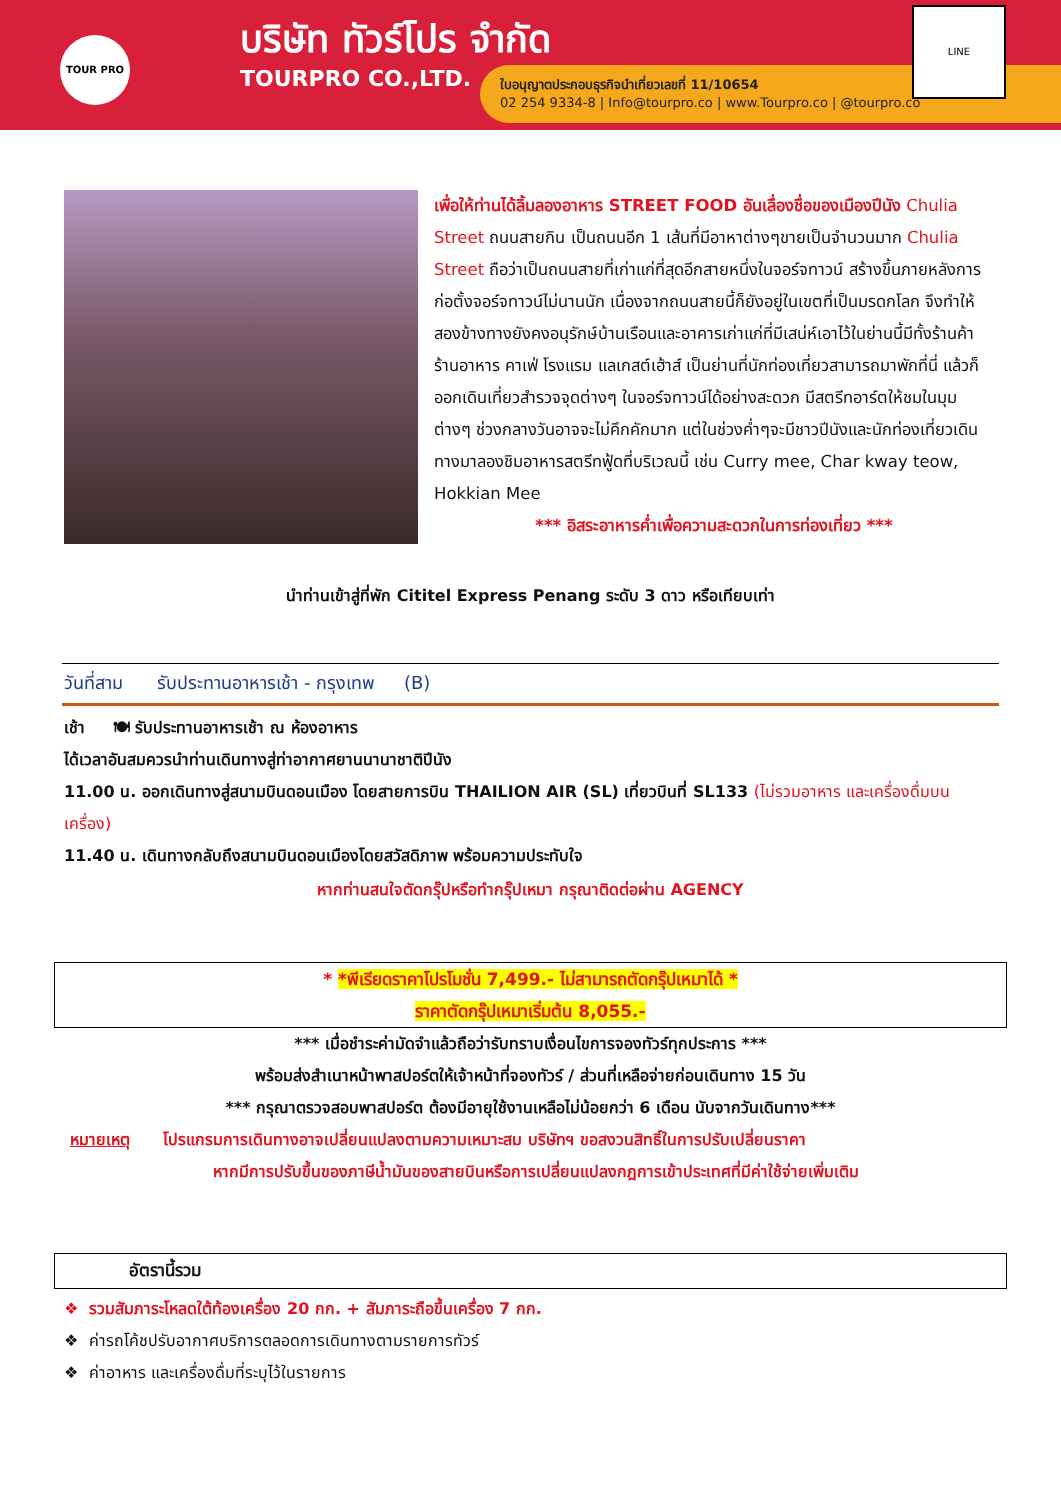TOUR PRO บริษัท ทัวร์โปร จำกัด
TOURPRO CO.,LTD.
ใบอนุญาตประกอบธุรกิจนำเที่ยวเลขที่ 11/10654
02 254 9334-8 | Info@tourpro.co | www.Tourpro.co | @tourpro.co
LINE
เพื่อให้ท่านได้ลิ้มลองอาหาร STREET FOOD อันเลื่องชื่อของเมืองปีนัง Chulia Street ถนนสายกิน เป็นถนนอีก 1 เส้นที่มีอาหาต่างๆขายเป็นจำนวนมาก Chulia Street ถือว่าเป็นถนนสายที่เก่าแก่ที่สุดอีกสายหนึ่งในจอร์จทาวน์ สร้างขึ้นภายหลังการก่อตั้งจอร์จทาวน์ไม่นานนัก เนื่องจากถนนสายนี้ก็ยังอยู่ในเขตที่เป็นมรดกโลก จึงทำให้สองข้างทางยังคงอนุรักษ์บ้านเรือนและอาคารเก่าแก่ที่มีเสน่ห์เอาไว้ในย่านนี้มีทั้งร้านค้า ร้านอาหาร คาเฟ่ โรงแรม แลเกสต์เฮ้าส์ เป็นย่านที่นักท่องเที่ยวสามารถมาพักที่นี่ แล้วก็ออกเดินเที่ยวสำรวจจุดต่างๆ ในจอร์จทาวน์ได้อย่างสะดวก มีสตรีทอาร์ตให้ชมในมุมต่างๆ ช่วงกลางวันอาจจะไม่คึกคักมาก แต่ในช่วงค่ำๆจะมีชาวปีนังและนักท่องเที่ยวเดินทางมาลองชิมอาหารสตรีทฟู้ดที่บริเวณนี้ เช่น Curry mee, Char kway teow, Hokkian Mee
*** อิสระอาหารค่ำเพื่อความสะดวกในการท่องเที่ยว ***
นำท่านเข้าสู่ที่พัก Cititel Express Penang ระดับ 3 ดาว หรือเทียบเท่า
วันที่สาม รับประทานอาหารเช้า - กรุงเทพ (B)
เช้า 🍽 รับประทานอาหารเช้า ณ ห้องอาหาร
ได้เวลาอันสมควรนำท่านเดินทางสู่ท่าอากาศยานนานาชาติปีนัง
11.00 น. ออกเดินทางสู่สนามบินดอนเมือง โดยสายการบิน THAILION AIR (SL) เที่ยวบินที่ SL133 (ไม่รวมอาหาร และเครื่องดื่มบนเครื่อง)
11.40 น. เดินทางกลับถึงสนามบินดอนเมืองโดยสวัสดิภาพ พร้อมความประทับใจ
หากท่านสนใจตัดกรุ๊ปหรือทำกรุ๊ปเหมา กรุณาติดต่อผ่าน AGENCY
* *พีเรียดราคาโปรโมชั่น 7,499.- ไม่สามารถตัดกรุ๊ปเหมาได้ *
ราคาตัดกรุ๊ปเหมาเริ่มต้น 8,055.-
*** เมื่อชำระค่ามัดจำแล้วถือว่ารับทราบเงื่อนไขการจองทัวร์ทุกประการ ***
พร้อมส่งสำเนาหน้าพาสปอร์ตให้เจ้าหน้าที่จองทัวร์ / ส่วนที่เหลือจ่ายก่อนเดินทาง 15 วัน
*** กรุณาตรวจสอบพาสปอร์ต ต้องมีอายุใช้งานเหลือไม่น้อยกว่า 6 เดือน นับจากวันเดินทาง***
หมายเหตุ โปรแกรมการเดินทางอาจเปลี่ยนแปลงตามความเหมาะสม บริษัทฯ ขอสงวนสิทธิ์ในการปรับเปลี่ยนราคา
หากมีการปรับขึ้นของภาษีน้ำมันของสายบินหรือการเปลี่ยนแปลงกฎการเข้าประเทศที่มีค่าใช้จ่ายเพิ่มเติม
อัตรานี้รวม
❖ รวมสัมภาระโหลดใต้ท้องเครื่อง 20 กก. + สัมภาระถือขึ้นเครื่อง 7 กก.
❖ ค่ารถโค้ชปรับอากาศบริการตลอดการเดินทางตามรายการทัวร์
❖ ค่าอาหาร และเครื่องดื่มที่ระบุไว้ในรายการ